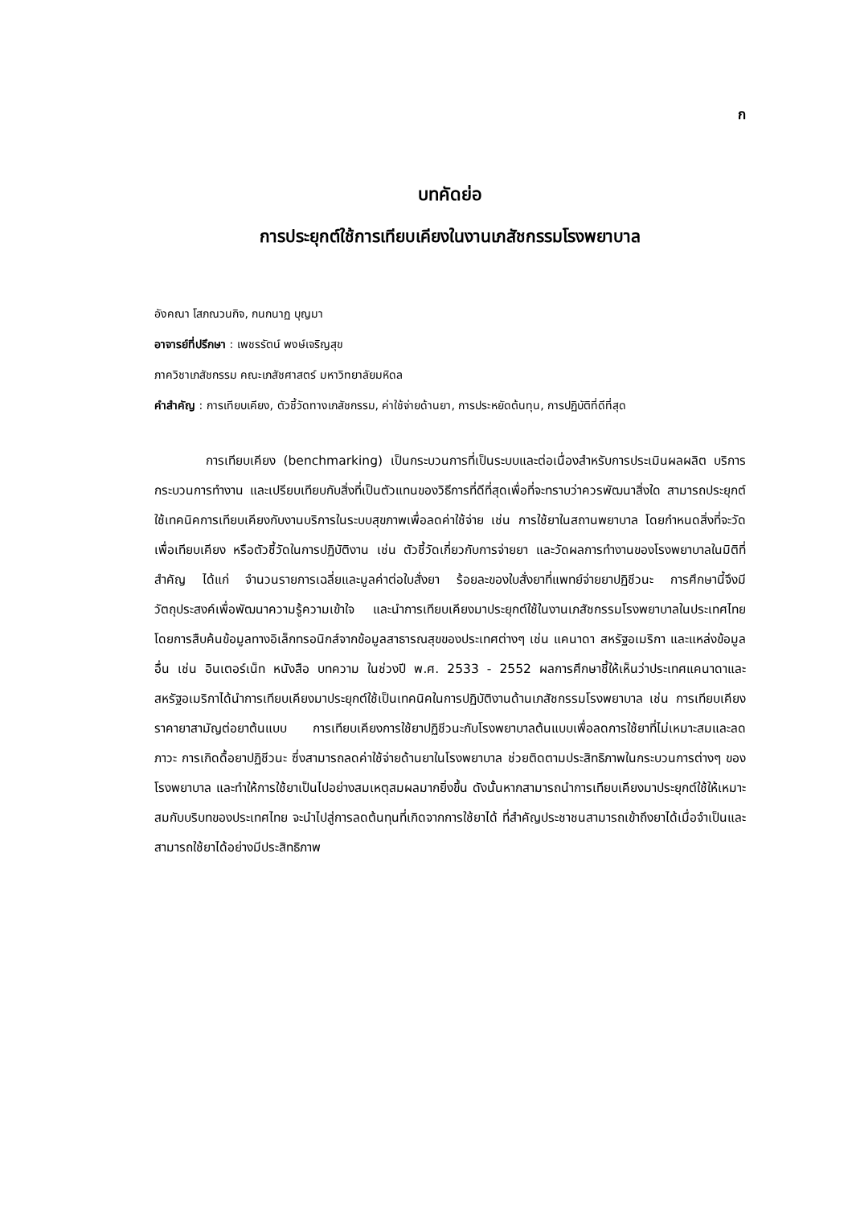ก
บทคัดย่อ
การประยุกต์ใช้การเทียบเคียงในงานเภสัชกรรมโรงพยาบาล
อังคณา โสภณวนกิจ, กนกนาฏ บุญมา
อาจารย์ที่ปรึกษา : เพชรรัตน์ พงษ์เจริญสุข
ภาควิชาเภสัชกรรม คณะเภสัชศาสตร์ มหาวิทยาลัยมหิดล
คำสำคัญ : การเทียบเคียง, ตัวชี้วัดทางเภสัชกรรม, ค่าใช้จ่ายด้านยา, การประหยัดต้นทุน, การปฏิบัติที่ดีที่สุด
การเทียบเคียง (benchmarking) เป็นกระบวนการที่เป็นระบบและต่อเนื่องสำหรับการประเมินผลผลิต บริการ กระบวนการทำงาน และเปรียบเทียบกับสิ่งที่เป็นตัวแทนของวิธีการที่ดีที่สุดเพื่อที่จะทราบว่าควรพัฒนาสิ่งใด สามารถประยุกต์ใช้เทคนิคการเทียบเคียงกับงานบริการในระบบสุขภาพเพื่อลดค่าใช้จ่าย เช่น การใช้ยาในสถานพยาบาล โดยกำหนดสิ่งที่จะวัดเพื่อเทียบเคียง หรือตัวชี้วัดในการปฏิบัติงาน เช่น ตัวชี้วัดเกี่ยวกับการจ่ายยา และวัดผลการทำงานของโรงพยาบาลในมิติที่สำคัญ ได้แก่ จำนวนรายการเฉลี่ยและมูลค่าต่อใบสั่งยา ร้อยละของใบสั่งยาที่แพทย์จ่ายยาปฏิชีวนะ การศึกษานี้จึงมีวัตถุประสงค์เพื่อพัฒนาความรู้ความเข้าใจ และนำการเทียบเคียงมาประยุกต์ใช้ในงานเภสัชกรรมโรงพยาบาลในประเทศไทย โดยการสืบค้นข้อมูลทางอิเล็กทรอนิกส์จากข้อมูลสาธารณสุขของประเทศต่างๆ เช่น แคนาดา สหรัฐอเมริกา และแหล่งข้อมูลอื่น เช่น อินเตอร์เน็ท หนังสือ บทความ ในช่วงปี พ.ศ. 2533 - 2552 ผลการศึกษาชี้ให้เห็นว่าประเทศแคนาดาและสหรัฐอเมริกาได้นำการเทียบเคียงมาประยุกต์ใช้เป็นเทคนิคในการปฏิบัติงานด้านเภสัชกรรมโรงพยาบาล เช่น การเทียบเคียงราคายาสามัญต่อยาต้นแบบ การเทียบเคียงการใช้ยาปฏิชีวนะกับโรงพยาบาลต้นแบบเพื่อลดการใช้ยาที่ไม่เหมาะสมและลดภาวะ การเกิดดื้อยาปฏิชีวนะ ซึ่งสามารถลดค่าใช้จ่ายด้านยาในโรงพยาบาล ช่วยติดตามประสิทธิภาพในกระบวนการต่างๆ ของโรงพยาบาล และทำให้การใช้ยาเป็นไปอย่างสมเหตุสมผลมากยิ่งขึ้น ดังนั้นหากสามารถนำการเทียบเคียงมาประยุกต์ใช้ให้เหมาะสมกับบริบทของประเทศไทย จะนำไปสู่การลดต้นทุนที่เกิดจากการใช้ยาได้ ที่สำคัญประชาชนสามารถเข้าถึงยาได้เมื่อจำเป็นและสามารถใช้ยาได้อย่างมีประสิทธิภาพ